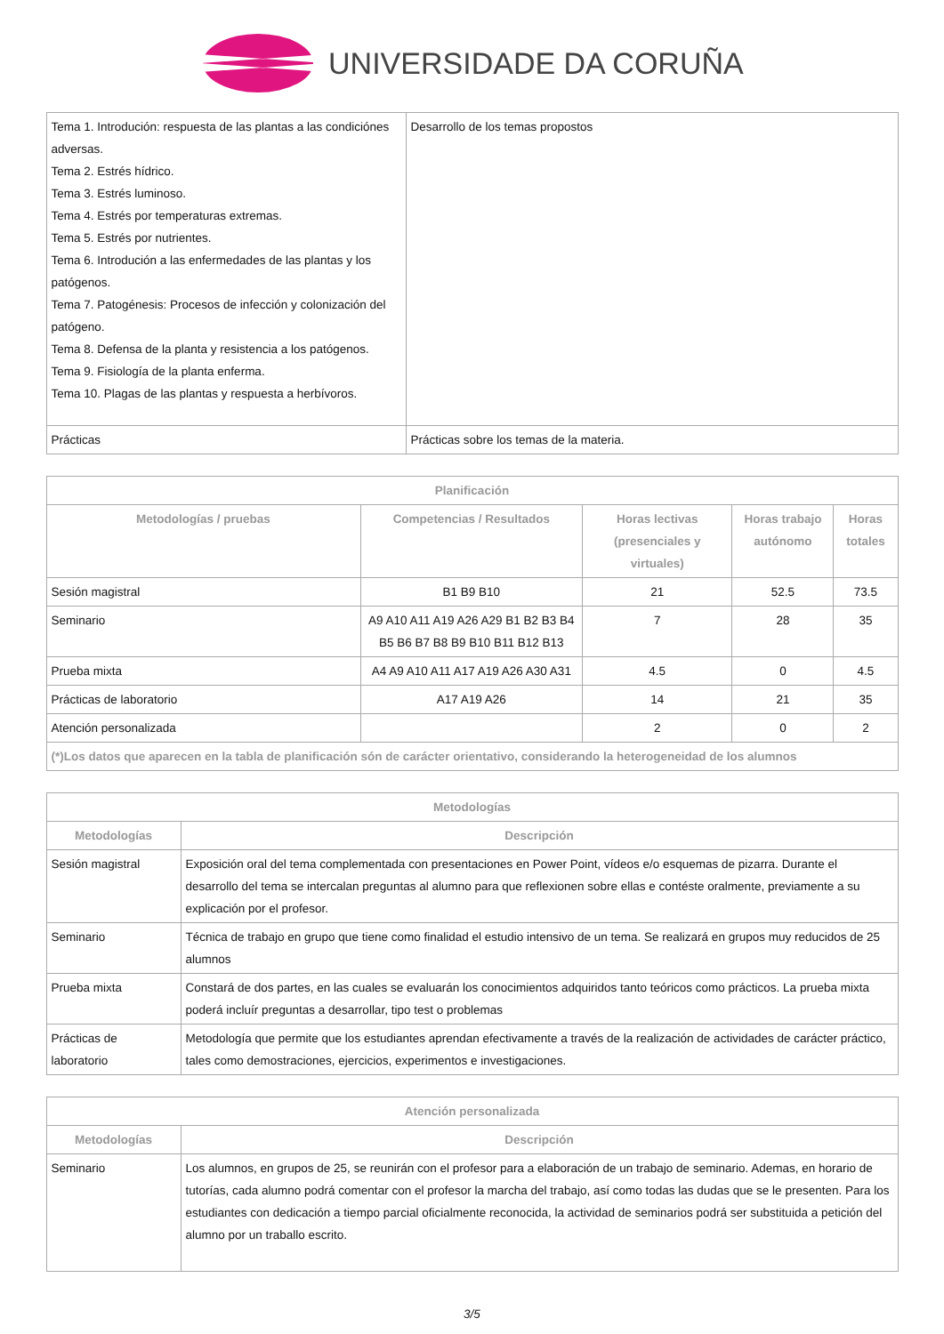UNIVERSIDADE DA CORUÑA
| Tema 1. Introdución: respuesta de las plantas a las condiciónes adversas. Tema 2. Estrés hídrico. Tema 3. Estrés luminoso. Tema 4. Estrés por temperaturas extremas. Tema 5. Estrés por nutrientes. Tema 6. Introdución a las enfermedades de las plantas y los patógenos. Tema 7. Patogénesis: Procesos de infección y colonización del patógeno. Tema 8. Defensa de la planta y resistencia a los patógenos. Tema 9. Fisiología de la planta enferma. Tema 10. Plagas de las plantas y respuesta a herbívoros. | Desarrollo de los temas propostos |
| Prácticas | Prácticas sobre los temas de la materia. |
| Planificación | | | | |
| --- | --- | --- | --- | --- |
| Metodologías / pruebas | Competencias / Resultados | Horas lectivas (presenciales y virtuales) | Horas trabajo autónomo | Horas totales |
| Sesión magistral | B1 B9 B10 | 21 | 52.5 | 73.5 |
| Seminario | A9 A10 A11 A19 A26 A29 B1 B2 B3 B4 B5 B6 B7 B8 B9 B10 B11 B12 B13 | 7 | 28 | 35 |
| Prueba mixta | A4 A9 A10 A11 A17 A19 A26 A30 A31 | 4.5 | 0 | 4.5 |
| Prácticas de laboratorio | A17 A19 A26 | 14 | 21 | 35 |
| Atención personalizada | | 2 | 0 | 2 |
| (*)Los datos que aparecen en la tabla de planificación són de carácter orientativo, considerando la heterogeneidad de los alumnos | | | | |
| Metodologías | |
| --- | --- |
| Metodologías | Descripción |
| Sesión magistral | Exposición oral del tema complementada con presentaciones en Power Point, vídeos e/o esquemas de pizarra. Durante el desarrollo del tema se intercalan preguntas al alumno para que reflexionen sobre ellas e contéste oralmente, previamente a su explicación por el profesor. |
| Seminario | Técnica de trabajo en grupo que tiene como finalidad el estudio intensivo de un tema. Se realizará en grupos muy reducidos de 25 alumnos |
| Prueba mixta | Constará de dos partes, en las cuales se evaluarán los conocimientos adquiridos tanto teóricos como prácticos. La prueba mixta poderá incluír preguntas a desarrollar, tipo test o problemas |
| Prácticas de laboratorio | Metodología que permite que los estudiantes aprendan efectivamente a través de la realización de actividades de carácter práctico, tales como demostraciones, ejercicios, experimentos e investigaciones. |
| Atención personalizada | |
| --- | --- |
| Metodologías | Descripción |
| Seminario | Los alumnos, en grupos de 25, se reunirán con el profesor para a elaboración de un trabajo de seminario. Ademas, en horario de tutorías, cada alumno podrá comentar con el profesor la marcha del trabajo, así como todas las dudas que se le presenten. Para los estudiantes con dedicación a tiempo parcial oficialmente reconocida, la actividad de seminarios podrá ser substituida a petición del alumno por un traballo escrito. |
3/5